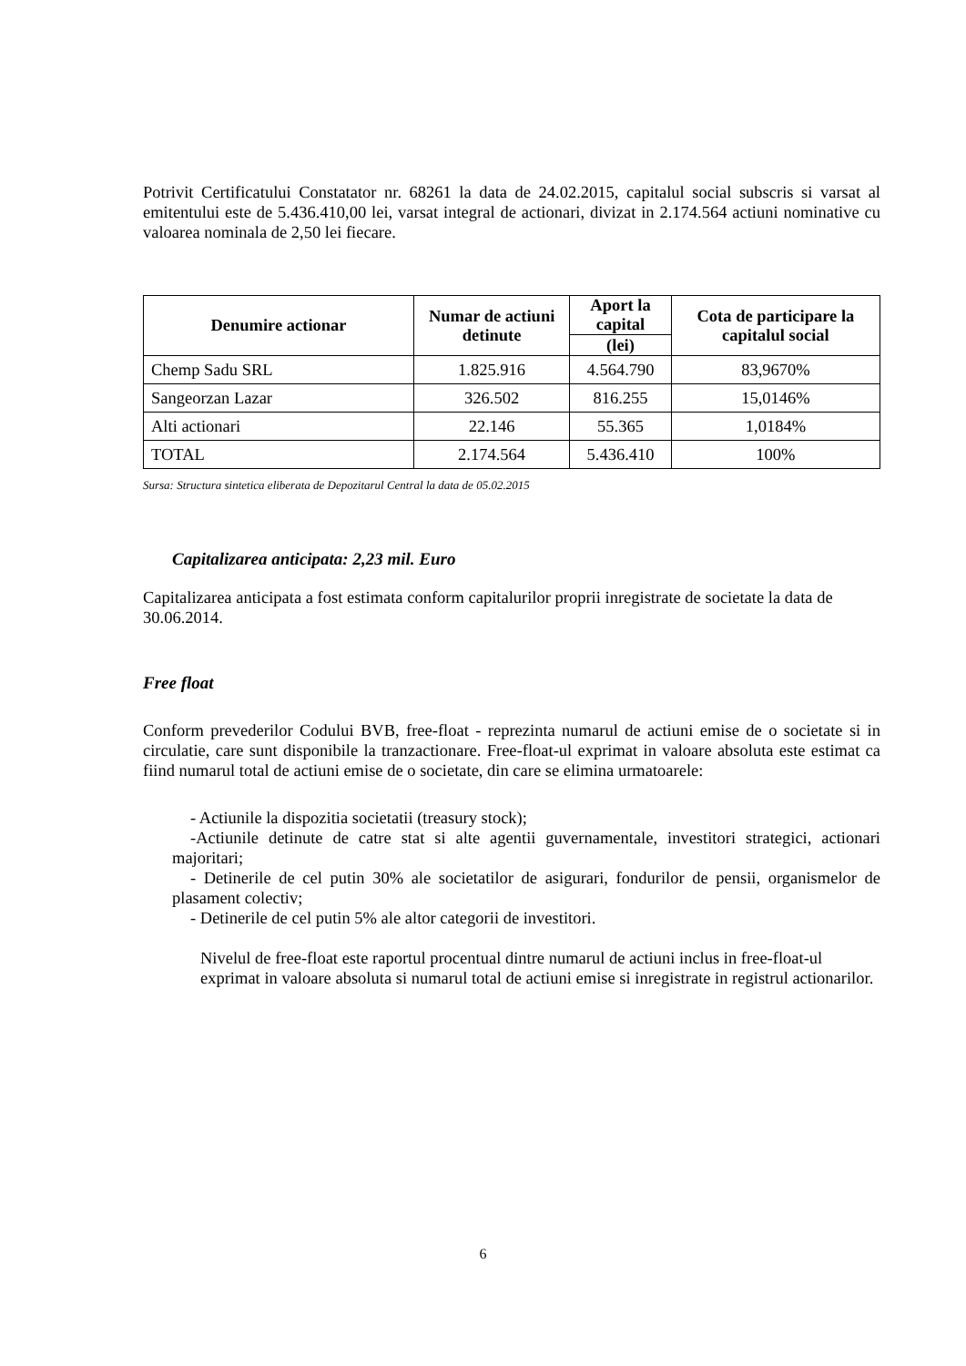Potrivit Certificatului Constatator nr. 68261 la data de 24.02.2015, capitalul social subscris si varsat al emitentului este de 5.436.410,00 lei, varsat integral de actionari, divizat in 2.174.564 actiuni nominative cu valoarea nominala de 2,50 lei fiecare.
| Denumire actionar | Numar de actiuni detinute | Aport la capital | Cota de participare la capitalul social |
| --- | --- | --- | --- |
| | | (lei) | |
| Chemp Sadu SRL | 1.825.916 | 4.564.790 | 83,9670% |
| Sangeorzan Lazar | 326.502 | 816.255 | 15,0146% |
| Alti actionari | 22.146 | 55.365 | 1,0184% |
| TOTAL | 2.174.564 | 5.436.410 | 100% |
Sursa: Structura sintetica eliberata de Depozitarul Central la data de 05.02.2015
Capitalizarea anticipata: 2,23 mil. Euro
Capitalizarea anticipata a fost estimata conform capitalurilor proprii inregistrate de societate la data de 30.06.2014.
Free float
Conform prevederilor Codului BVB, free-float - reprezinta numarul de actiuni emise de o societate si in circulatie, care sunt disponibile la tranzactionare. Free-float-ul exprimat in valoare absoluta este estimat ca fiind numarul total de actiuni emise de o societate, din care se elimina urmatoarele:
- Actiunile la dispozitia societatii (treasury stock);
-Actiunile detinute de catre stat si alte agentii guvernamentale, investitori strategici, actionari majoritari;
- Detinerile de cel putin 30% ale societatilor de asigurari, fondurilor de pensii, organismelor de plasament colectiv;
- Detinerile de cel putin 5% ale altor categorii de investitori.
Nivelul de free-float este raportul procentual dintre numarul de actiuni inclus in free-float-ul exprimat in valoare absoluta si numarul total de actiuni emise si inregistrate in registrul actionarilor.
6